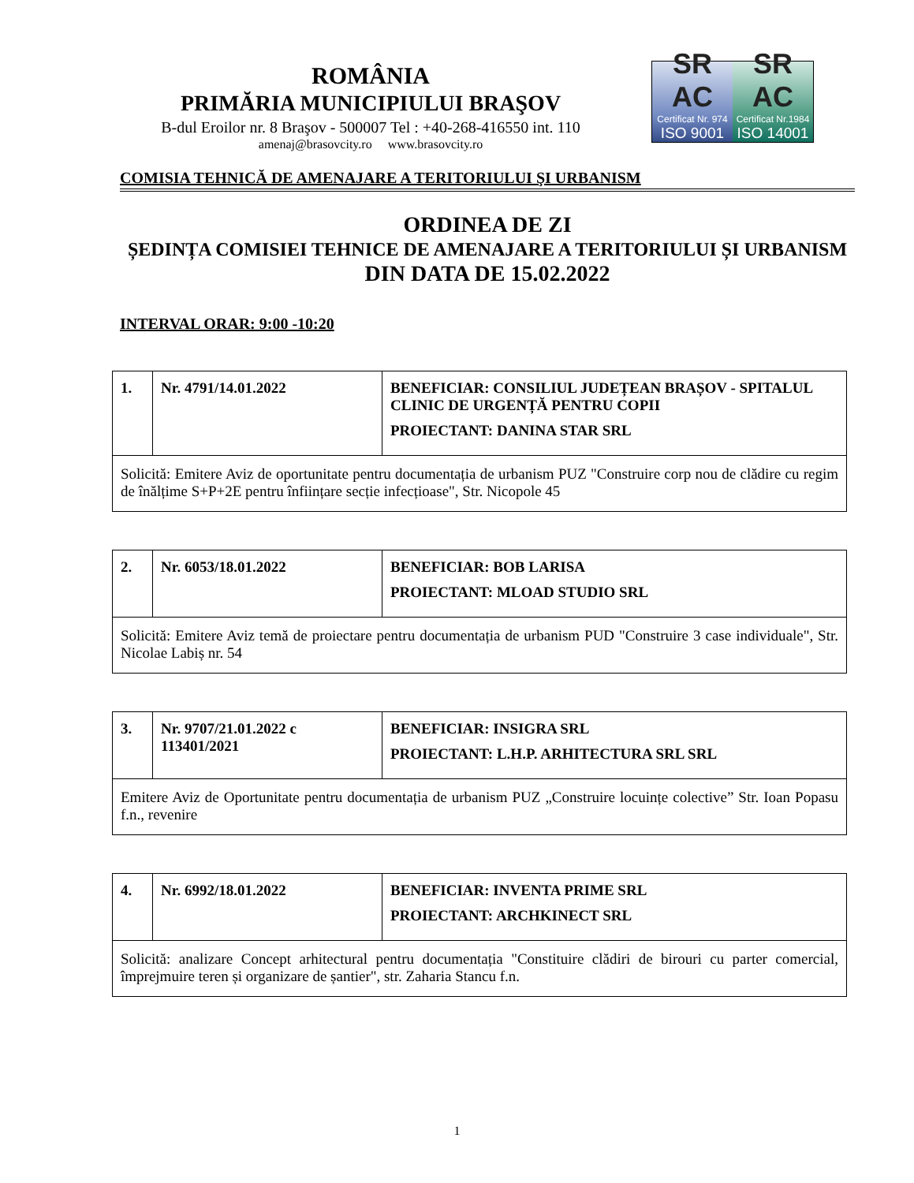ROMÂNIA
PRIMĂRIA MUNICIPIULUI BRAŞOV
B-dul Eroilor nr. 8 Braşov - 500007 Tel : +40-268-416550 int. 110
amenaj@brasovcity.ro www.brasovcity.ro
SR AC
Certificat Nr. 974
ISO 9001
SR AC
Certificat Nr.1984
ISO 14001
COMISIA TEHNICĂ DE AMENAJARE A TERITORIULUI ŞI URBANISM
ORDINEA DE ZI
ȘEDINȚA COMISIEI TEHNICE DE AMENAJARE A TERITORIULUI ȘI URBANISM
DIN DATA DE 15.02.2022
INTERVAL ORAR: 9:00 -10:20
| 1. | Nr. 4791/14.01.2022 | BENEFICIAR: CONSILIUL JUDEȚEAN BRAȘOV - SPITALUL CLINIC DE URGENȚĂ PENTRU COPII PROIECTANT: DANINA STAR SRL |
| Solicită: Emitere Aviz de oportunitate pentru documentația de urbanism PUZ "Construire corp nou de clădire cu regim de înălțime S+P+2E pentru înființare secție infecțioase", Str. Nicopole 45 | | |
| 2. | Nr. 6053/18.01.2022 | BENEFICIAR: BOB LARISA PROIECTANT: MLOAD STUDIO SRL |
| Solicită: Emitere Aviz temă de proiectare pentru documentația de urbanism PUD "Construire 3 case individuale", Str. Nicolae Labiș nr. 54 | | |
| 3. | Nr. 9707/21.01.2022 c 113401/2021 | BENEFICIAR: INSIGRA SRL PROIECTANT: L.H.P. ARHITECTURA SRL SRL |
| Emitere Aviz de Oportunitate pentru documentația de urbanism PUZ „Construire locuințe colective” Str. Ioan Popasu f.n., revenire | | |
| 4. | Nr. 6992/18.01.2022 | BENEFICIAR: INVENTA PRIME SRL PROIECTANT: ARCHKINECT SRL |
| Solicită: analizare Concept arhitectural pentru documentația "Constituire clădiri de birouri cu parter comercial, împrejmuire teren și organizare de șantier", str. Zaharia Stancu f.n. | | |
1